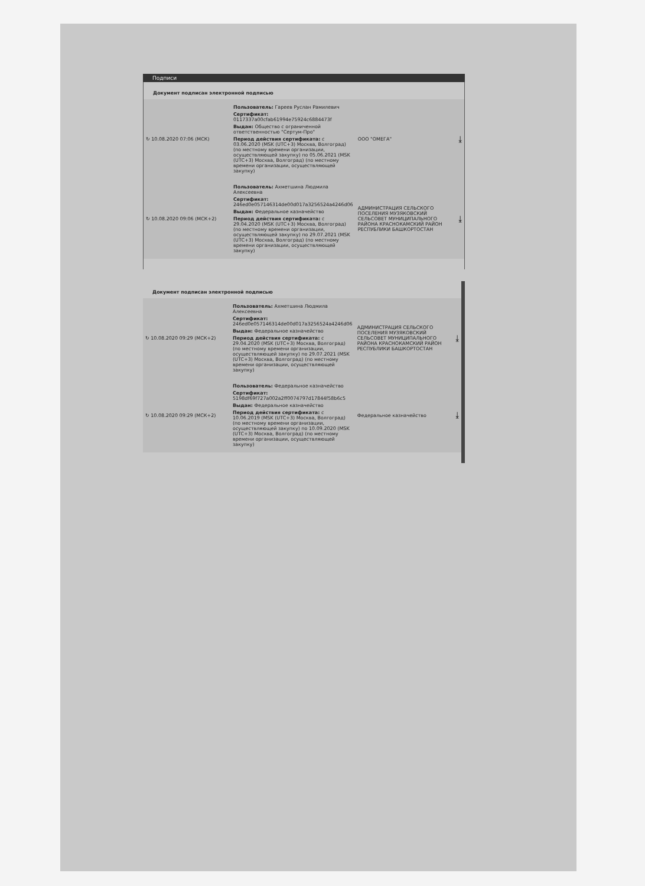Подписи
Документ подписан электронной подписью
| ↻ 10.08.2020 07:06 (МСК) | Пользователь: Гареев Руслан Рамилевич Сертификат: 0117337a00cfab61994e75924c6884473f Выдан: Общество с ограниченной ответственностью "Сертум-Про" Период действия сертификата: с 03.06.2020 (MSK (UTC+3) Москва, Волгоград) (по местному времени организации, осуществляющей закупку) по 05.06.2021 (MSK (UTC+3) Москва, Волгоград) (по местному времени организации, осуществляющей закупку) | ООО "ОМЕГА" | ⤓ |
| ↻ 10.08.2020 09:06 (МСК+2) | Пользователь: Ахметшина Людмила Алексеевна Сертификат: 246ed0e057146314de00d017a3256524a4246d06 Выдан: Федеральное казначейство Период действия сертификата: с 29.04.2020 (MSK (UTC+3) Москва, Волгоград) (по местному времени организации, осуществляющей закупку) по 29.07.2021 (MSK (UTC+3) Москва, Волгоград) (по местному времени организации, осуществляющей закупку) | АДМИНИСТРАЦИЯ СЕЛЬСКОГО ПОСЕЛЕНИЯ МУЗЯКОВСКИЙ СЕЛЬСОВЕТ МУНИЦИПАЛЬНОГО РАЙОНА КРАСНОКАМСКИЙ РАЙОН РЕСПУБЛИКИ БАШКОРТОСТАН | ⤓ |
Документ подписан электронной подписью
| ↻ 10.08.2020 09:29 (МСК+2) | Пользователь: Ахметшина Людмила Алексеевна Сертификат: 246ed0e057146314de00d017a3256524a4246d06 Выдан: Федеральное казначейство Период действия сертификата: с 29.04.2020 (MSK (UTC+3) Москва, Волгоград) (по местному времени организации, осуществляющей закупку) по 29.07.2021 (MSK (UTC+3) Москва, Волгоград) (по местному времени организации, осуществляющей закупку) | АДМИНИСТРАЦИЯ СЕЛЬСКОГО ПОСЕЛЕНИЯ МУЗЯКОВСКИЙ СЕЛЬСОВЕТ МУНИЦИПАЛЬНОГО РАЙОНА КРАСНОКАМСКИЙ РАЙОН РЕСПУБЛИКИ БАШКОРТОСТАН | ⤓ |
| ↻ 10.08.2020 09:29 (МСК+2) | Пользователь: Федеральное казначейство Сертификат: 5198df69f727a002a2ff0074797d17844f58b6c5 Выдан: Федеральное казначейство Период действия сертификата: с 10.06.2019 (MSK (UTC+3) Москва, Волгоград) (по местному времени организации, осуществляющей закупку) по 10.09.2020 (MSK (UTC+3) Москва, Волгоград) (по местному времени организации, осуществляющей закупку) | Федеральное казначейство | ⤓ |